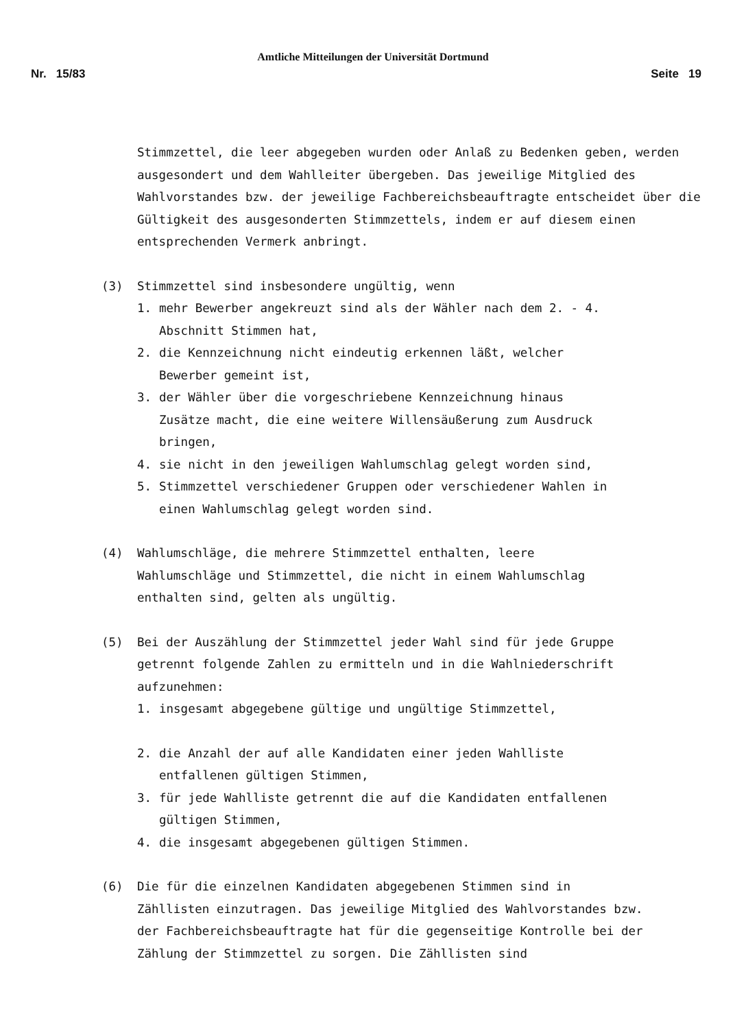Amtliche Mitteilungen der Universität Dortmund
Nr. 15/83 Seite 19
Stimmzettel, die leer abgegeben wurden oder Anlaß zu Bedenken geben, werden ausgesondert und dem Wahlleiter übergeben. Das jeweilige Mitglied des Wahlvorstandes bzw. der jeweilige Fachbereichsbeauftragte entscheidet über die Gültigkeit des ausgesonderten Stimmzettels, indem er auf diesem einen entsprechenden Vermerk anbringt.
(3) Stimmzettel sind insbesondere ungültig, wenn
1. mehr Bewerber angekreuzt sind als der Wähler nach dem 2. - 4. Abschnitt Stimmen hat,
2. die Kennzeichnung nicht eindeutig erkennen läßt, welcher Bewerber gemeint ist,
3. der Wähler über die vorgeschriebene Kennzeichnung hinaus Zusätze macht, die eine weitere Willensäußerung zum Ausdruck bringen,
4. sie nicht in den jeweiligen Wahlumschlag gelegt worden sind,
5. Stimmzettel verschiedener Gruppen oder verschiedener Wahlen in einen Wahlumschlag gelegt worden sind.
(4) Wahlumschläge, die mehrere Stimmzettel enthalten, leere Wahlumschläge und Stimmzettel, die nicht in einem Wahlumschlag enthalten sind, gelten als ungültig.
(5) Bei der Auszählung der Stimmzettel jeder Wahl sind für jede Gruppe getrennt folgende Zahlen zu ermitteln und in die Wahlniederschrift aufzunehmen:
1. insgesamt abgegebene gültige und ungültige Stimmzettel,
2. die Anzahl der auf alle Kandidaten einer jeden Wahlliste entfallenen gültigen Stimmen,
3. für jede Wahlliste getrennt die auf die Kandidaten entfallenen gültigen Stimmen,
4. die insgesamt abgegebenen gültigen Stimmen.
(6) Die für die einzelnen Kandidaten abgegebenen Stimmen sind in Zähllisten einzutragen. Das jeweilige Mitglied des Wahlvorstandes bzw. der Fachbereichsbeauftragte hat für die gegenseitige Kontrolle bei der Zählung der Stimmzettel zu sorgen. Die Zähllisten sind